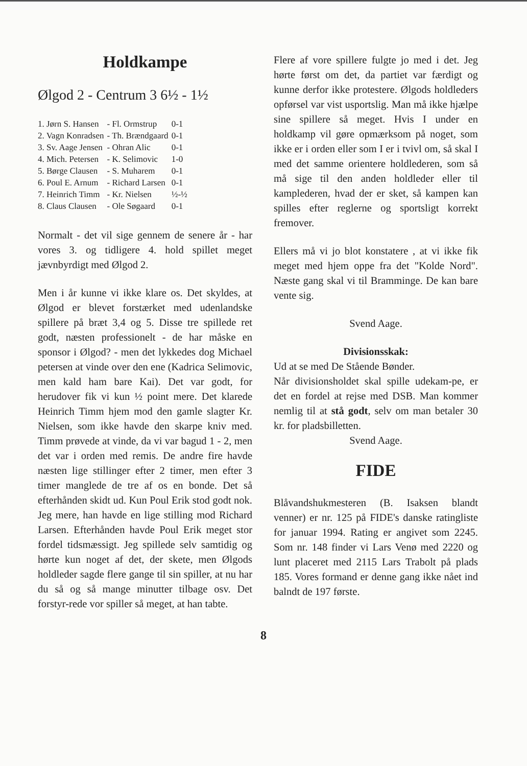Holdkampe
Ølgod 2 - Centrum 3 6½ - 1½
| 1. Jørn S. Hansen | - Fl. Ormstrup | 0-1 |
| 2. Vagn Konradsen | - Th. Brændgaard | 0-1 |
| 3. Sv. Aage Jensen | - Ohran Alic | 0-1 |
| 4. Mich. Petersen | - K. Selimovic | 1-0 |
| 5. Børge Clausen | - S. Muharem | 0-1 |
| 6. Poul E. Arnum | - Richard Larsen | 0-1 |
| 7. Heinrich Timm | - Kr. Nielsen | ½-½ |
| 8. Claus Clausen | - Ole Søgaard | 0-1 |
Normalt - det vil sige gennem de senere år - har vores 3. og tidligere 4. hold spillet meget jævnbyrdigt med Ølgod 2.
Men i år kunne vi ikke klare os. Det skyldes, at Ølgod er blevet forstærket med udenlandske spillere på bræt 3,4 og 5. Disse tre spillede ret godt, næsten professionelt - de har måske en sponsor i Ølgod? - men det lykkedes dog Michael petersen at vinde over den ene (Kadrica Selimovic, men kald ham bare Kai). Det var godt, for herudover fik vi kun ½ point mere. Det klarede Heinrich Timm hjem mod den gamle slagter Kr. Nielsen, som ikke havde den skarpe kniv med. Timm prøvede at vinde, da vi var bagud 1 - 2, men det var i orden med remis. De andre fire havde næsten lige stillinger efter 2 timer, men efter 3 timer manglede de tre af os en bonde. Det så efterhånden skidt ud. Kun Poul Erik stod godt nok. Jeg mere, han havde en lige stilling mod Richard Larsen. Efterhånden havde Poul Erik meget stor fordel tidsmæssigt. Jeg spillede selv samtidig og hørte kun noget af det, der skete, men Ølgods holdleder sagde flere gange til sin spiller, at nu har du så og så mange minutter tilbage osv. Det forstyr-rede vor spiller så meget, at han tabte.
Flere af vore spillere fulgte jo med i det. Jeg hørte først om det, da partiet var færdigt og kunne derfor ikke protestere. Ølgods holdleders opførsel var vist usportslig. Man må ikke hjælpe sine spillere så meget. Hvis I under en holdkamp vil gøre opmærksom på noget, som ikke er i orden eller som I er i tvivl om, så skal I med det samme orientere holdlederen, som så må sige til den anden holdleder eller til kamplederen, hvad der er sket, så kampen kan spilles efter reglerne og sportsligt korrekt fremover.
Ellers må vi jo blot konstatere , at vi ikke fik meget med hjem oppe fra det "Kolde Nord". Næste gang skal vi til Bramminge. De kan bare vente sig.
Svend Aage.
Divisionsskak:
Ud at se med De Stående Bønder.
Når divisionsholdet skal spille udekam-pe, er det en fordel at rejse med DSB. Man kommer nemlig til at stå godt, selv om man betaler 30 kr. for pladsbilletten.
Svend Aage.
FIDE
Blåvandshukmesteren (B. Isaksen blandt venner) er nr. 125 på FIDE's danske ratingliste for januar 1994. Rating er angivet som 2245. Som nr. 148 finder vi Lars Venø med 2220 og lunt placeret med 2115 Lars Trabolt på plads 185. Vores formand er denne gang ikke nået ind balndt de 197 første.
8